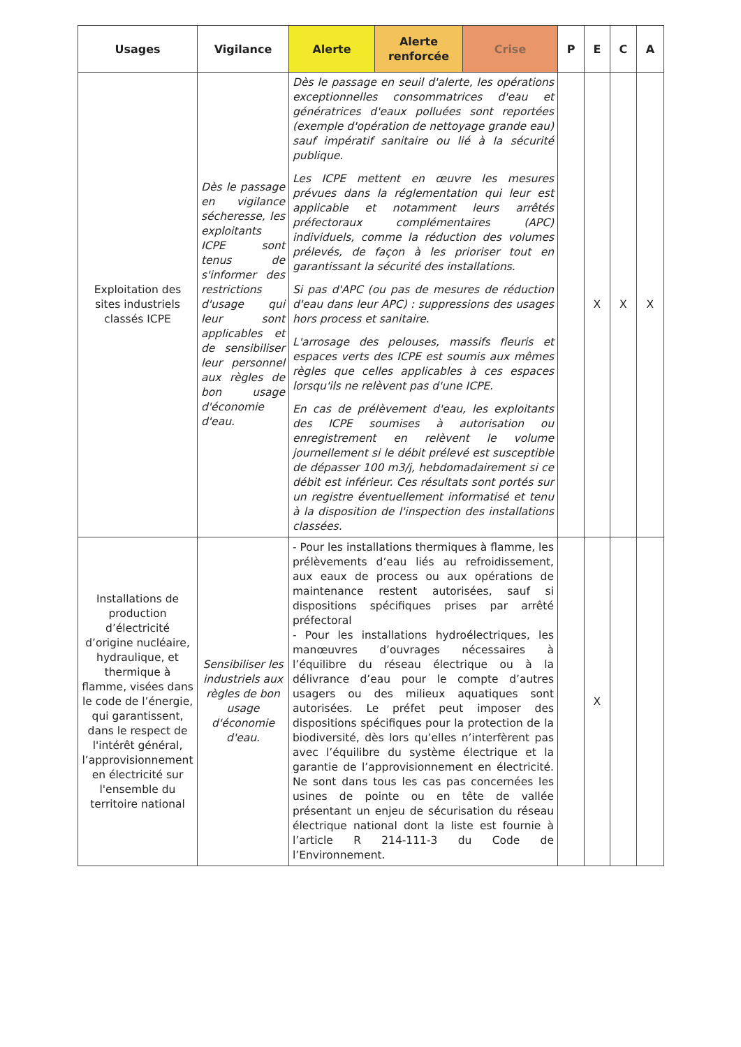| Usages | Vigilance | Alerte | Alerte renforcée | Crise | P | E | C | A |
| --- | --- | --- | --- | --- | --- | --- | --- | --- |
| Exploitation des sites industriels classés ICPE | Dès le passage en vigilance sécheresse, les exploitants ICPE sont tenus de s'informer des restrictions d'usage qui leur sont applicables et de sensibiliser leur personnel aux règles de bon usage d'économie d'eau. | Dès le passage en seuil d'alerte, les opérations exceptionnelles consommatrices d'eau et génératrices d'eaux polluées sont reportées (exemple d'opération de nettoyage grande eau) sauf impératif sanitaire ou lié à la sécurité publique. Les ICPE mettent en œuvre les mesures prévues dans la réglementation qui leur est applicable et notamment leurs arrêtés préfectoraux complémentaires (APC) individuels, comme la réduction des volumes prélevés, de façon à les prioriser tout en garantissant la sécurité des installations. Si pas d'APC (ou pas de mesures de réduction d'eau dans leur APC) : suppressions des usages hors process et sanitaire. L'arrosage des pelouses, massifs fleuris et espaces verts des ICPE est soumis aux mêmes règles que celles applicables à ces espaces lorsqu'ils ne relèvent pas d'une ICPE. En cas de prélèvement d'eau, les exploitants des ICPE soumises à autorisation ou enregistrement en relèvent le volume journellement si le débit prélevé est susceptible de dépasser 100 m3/j, hebdomadairement si ce débit est inférieur. Ces résultats sont portés sur un registre éventuellement informatisé et tenu à la disposition de l'inspection des installations classées. | | | | X | X | X |
| Installations de production d’électricité d’origine nucléaire, hydraulique, et thermique à flamme, visées dans le code de l’énergie, qui garantissent, dans le respect de l'intérêt général, l’approvisionnement en électricité sur l'ensemble du territoire national | Sensibiliser les industriels aux règles de bon usage d'économie d'eau. | - Pour les installations thermiques à flamme, les prélèvements d’eau liés au refroidissement, aux eaux de process ou aux opérations de maintenance restent autorisées, sauf si dispositions spécifiques prises par arrêté préfectoral - Pour les installations hydroélectriques, les manœuvres d’ouvrages nécessaires à l’équilibre du réseau électrique ou à la délivrance d’eau pour le compte d’autres usagers ou des milieux aquatiques sont autorisées. Le préfet peut imposer des dispositions spécifiques pour la protection de la biodiversité, dès lors qu’elles n’interfèrent pas avec l’équilibre du système électrique et la garantie de l’approvisionnement en électricité. Ne sont dans tous les cas pas concernées les usines de pointe ou en tête de vallée présentant un enjeu de sécurisation du réseau électrique national dont la liste est fournie à l’article R 214-111-3 du Code de l’Environnement. | | | | X | | |